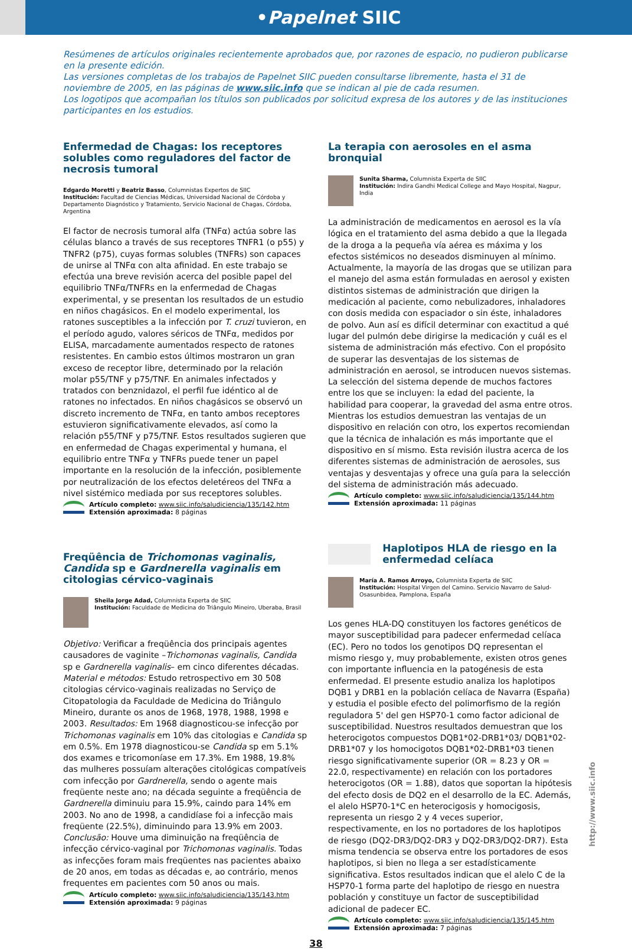•Papelnet SIIC
Resúmenes de artículos originales recientemente aprobados que, por razones de espacio, no pudieron publicarse en la presente edición.
Las versiones completas de los trabajos de Papelnet SIIC pueden consultarse libremente, hasta el 31 de noviembre de 2005, en las páginas de www.siic.info que se indican al pie de cada resumen.
Los logotipos que acompañan los títulos son publicados por solicitud expresa de los autores y de las instituciones participantes en los estudios.
Enfermedad de Chagas: los receptores solubles como reguladores del factor de necrosis tumoral
Edgardo Moretti y Beatriz Basso, Columnistas Expertos de SIIC
Institución: Facultad de Ciencias Médicas, Universidad Nacional de Córdoba y Departamento Diagnóstico y Tratamiento, Servicio Nacional de Chagas, Córdoba, Argentina
El factor de necrosis tumoral alfa (TNFα) actúa sobre las células blanco a través de sus receptores TNFR1 (o p55) y TNFR2 (p75), cuyas formas solubles (TNFRs) son capaces de unirse al TNFα con alta afinidad. En este trabajo se efectúa una breve revisión acerca del posible papel del equilibrio TNFα/TNFRs en la enfermedad de Chagas experimental, y se presentan los resultados de un estudio en niños chagásicos. En el modelo experimental, los ratones susceptibles a la infección por T. cruzi tuvieron, en el período agudo, valores séricos de TNFα, medidos por ELISA, marcadamente aumentados respecto de ratones resistentes. En cambio estos últimos mostraron un gran exceso de receptor libre, determinado por la relación molar p55/TNF y p75/TNF. En animales infectados y tratados con benznidazol, el perfil fue idéntico al de ratones no infectados. En niños chagásicos se observó un discreto incremento de TNFα, en tanto ambos receptores estuvieron significativamente elevados, así como la relación p55/TNF y p75/TNF. Estos resultados sugieren que en enfermedad de Chagas experimental y humana, el equilibrio entre TNFα y TNFRs puede tener un papel importante en la resolución de la infección, posiblemente por neutralización de los efectos deletéreos del TNFα a nivel sistémico mediada por sus receptores solubles.
Artículo completo: www.siic.info/saludiciencia/135/142.htm
Extensión aproximada: 8 páginas
Freqüência de Trichomonas vaginalis, Candida sp e Gardnerella vaginalis em citologias cérvico-vaginais
Sheila Jorge Adad, Columnista Experta de SIIC
Institución: Faculdade de Medicina do Triângulo Mineiro, Uberaba, Brasil
Objetivo: Verificar a freqüência dos principais agentes causadores de vaginite –Trichomonas vaginalis, Candida sp e Gardnerella vaginalis– em cinco diferentes décadas. Material e métodos: Estudo retrospectivo em 30 508 citologias cérvico-vaginais realizadas no Serviço de Citopatologia da Faculdade de Medicina do Triângulo Mineiro, durante os anos de 1968, 1978, 1988, 1998 e 2003. Resultados: Em 1968 diagnosticou-se infecção por Trichomonas vaginalis em 10% das citologias e Candida sp em 0.5%. Em 1978 diagnosticou-se Candida sp em 5.1% dos exames e tricomoníase em 17.3%. Em 1988, 19.8% das mulheres possuíam alterações citológicas compatíveis com infecção por Gardnerella, sendo o agente mais freqüente neste ano; na década seguinte a freqüência de Gardnerella diminuiu para 15.9%, caindo para 14% em 2003. No ano de 1998, a candidíase foi a infecção mais freqüente (22.5%), diminuindo para 13.9% em 2003. Conclusão: Houve uma diminuição na freqüência de infecção cérvico-vaginal por Trichomonas vaginalis. Todas as infecções foram mais freqüentes nas pacientes abaixo de 20 anos, em todas as décadas e, ao contrário, menos frequentes em pacientes com 50 anos ou mais.
Artículo completo: www.siic.info/saludiciencia/135/143.htm
Extensión aproximada: 9 páginas
La terapia con aerosoles en el asma bronquial
Sunita Sharma, Columnista Experta de SIIC
Institución: Indira Gandhi Medical College and Mayo Hospital, Nagpur, India
La administración de medicamentos en aerosol es la vía lógica en el tratamiento del asma debido a que la llegada de la droga a la pequeña vía aérea es máxima y los efectos sistémicos no deseados disminuyen al mínimo. Actualmente, la mayoría de las drogas que se utilizan para el manejo del asma están formuladas en aerosol y existen distintos sistemas de administración que dirigen la medicación al paciente, como nebulizadores, inhaladores con dosis medida con espaciador o sin éste, inhaladores de polvo. Aun así es difícil determinar con exactitud a qué lugar del pulmón debe dirigirse la medicación y cuál es el sistema de administración más efectivo. Con el propósito de superar las desventajas de los sistemas de administración en aerosol, se introducen nuevos sistemas. La selección del sistema depende de muchos factores entre los que se incluyen: la edad del paciente, la habilidad para cooperar, la gravedad del asma entre otros. Mientras los estudios demuestran las ventajas de un dispositivo en relación con otro, los expertos recomiendan que la técnica de inhalación es más importante que el dispositivo en sí mismo. Esta revisión ilustra acerca de los diferentes sistemas de administración de aerosoles, sus ventajas y desventajas y ofrece una guía para la selección del sistema de administración más adecuado.
Artículo completo: www.siic.info/saludiciencia/135/144.htm
Extensión aproximada: 11 páginas
Haplotipos HLA de riesgo en la enfermedad celíaca
María A. Ramos Arroyo, Columnista Experta de SIIC
Institución: Hospital Virgen del Camino. Servicio Navarro de Salud-Osasunbidea, Pamplona, España
Los genes HLA-DQ constituyen los factores genéticos de mayor susceptibilidad para padecer enfermedad celíaca (EC). Pero no todos los genotipos DQ representan el mismo riesgo y, muy probablemente, existen otros genes con importante influencia en la patogénesis de esta enfermedad. El presente estudio analiza los haplotipos DQB1 y DRB1 en la población celíaca de Navarra (España) y estudia el posible efecto del polimorfismo de la región reguladora 5' del gen HSP70-1 como factor adicional de susceptibilidad. Nuestros resultados demuestran que los heterocigotos compuestos DQB1*02-DRB1*03/ DQB1*02-DRB1*07 y los homocigotos DQB1*02-DRB1*03 tienen riesgo significativamente superior (OR = 8.23 y OR = 22.0, respectivamente) en relación con los portadores heterocigotos (OR = 1.88), datos que soportan la hipótesis del efecto dosis de DQ2 en el desarrollo de la EC. Además, el alelo HSP70-1*C en heterocigosis y homocigosis, representa un riesgo 2 y 4 veces superior, respectivamente, en los no portadores de los haplotipos de riesgo (DQ2-DR3/DQ2-DR3 y DQ2-DR3/DQ2-DR7). Esta misma tendencia se observa entre los portadores de esos haplotipos, si bien no llega a ser estadísticamente significativa. Estos resultados indican que el alelo C de la HSP70-1 forma parte del haplotipo de riesgo en nuestra población y constituye un factor de susceptibilidad adicional de padecer EC.
Artículo completo: www.siic.info/saludiciencia/135/145.htm
Extensión aproximada: 7 páginas
38
http://www.siic.info